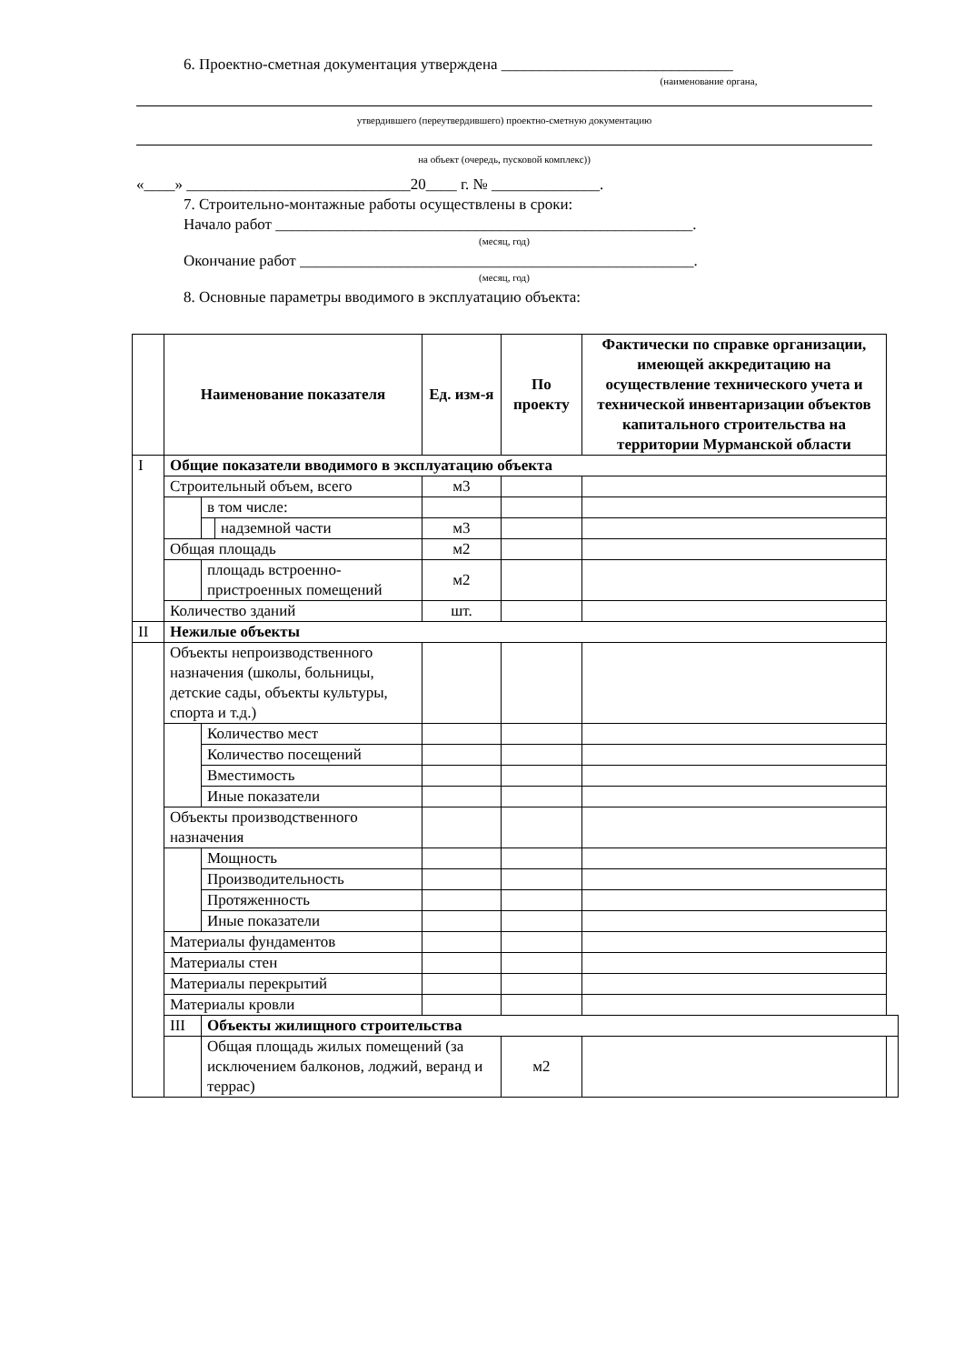6. Проектно-сметная документация утверждена ______________________________
(наименование органа,
утвердившего (переутвердившего) проектно-сметную документацию
на объект (очередь, пусковой комплекс))
«____» _____________________________20____ г. № ______________.
7. Строительно-монтажные работы осуществлены в сроки:
Начало работ ______________________________________________________.
(месяц, год)
Окончание работ ___________________________________________________.
(месяц, год)
8. Основные параметры вводимого в эксплуатацию объекта:
| | Наименование показателя | | | Ед. изм-я | По проекту | Фактически по справке организации, имеющей аккредитацию на осуществление технического учета и технической инвентаризации объектов капитального строительства на территории Мурманской области | |
| --- | --- | --- | --- | --- | --- | --- | --- |
| I | Общие показатели вводимого в эксплуатацию объекта | | | | | | |
| | Строительный объем, всего | | | м3 | | | |
| | | в том числе: | | | | | |
| | | | надземной части | м3 | | | |
| | Общая площадь | | | м2 | | | |
| | | площадь встроенно-пристроенных помещений | | м2 | | | |
| | Количество зданий | | | шт. | | | |
| II | Нежилые объекты | | | | | | |
| | Объекты непроизводственного назначения (школы, больницы, детские сады, объекты культуры, спорта и т.д.) | | | | | | |
| | | Количество мест | | | | | |
| | | Количество посещений | | | | | |
| | | Вместимость | | | | | |
| | | Иные показатели | | | | | |
| | Объекты производственного назначения | | | | | | |
| | | Мощность | | | | | |
| | | Производительность | | | | | |
| | | Протяженность | | | | | |
| | | Иные показатели | | | | | |
| | Материалы фундаментов | | | | | | |
| | Материалы стен | | | | | | |
| | Материалы перекрытий | | | | | | |
| | Материалы кровли | | | | | | |
| | III | Объекты жилищного строительства | | | | | |
| | | Общая площадь жилых помещений (за исключением балконов, лоджий, веранд и террас) | | | м2 | | |